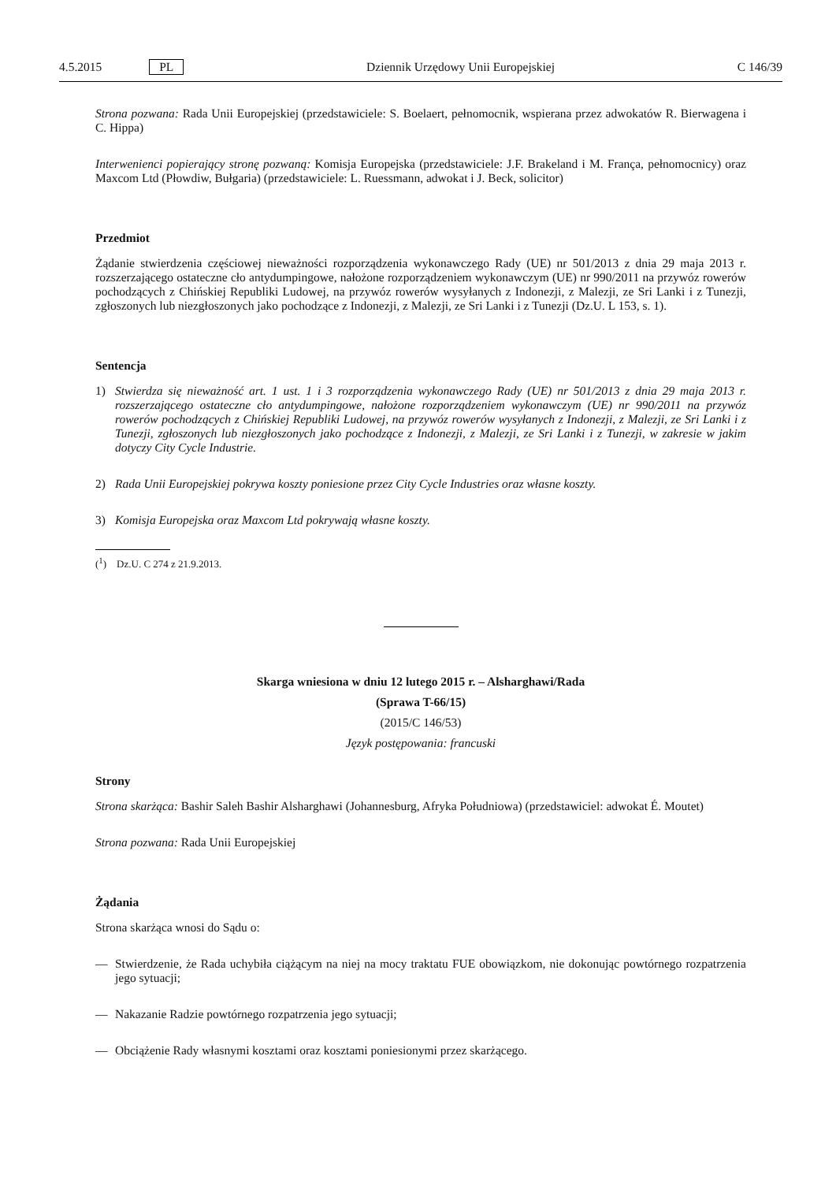4.5.2015 PL Dziennik Urzędowy Unii Europejskiej C 146/39
Strona pozwana: Rada Unii Europejskiej (przedstawiciele: S. Boelaert, pełnomocnik, wspierana przez adwokatów R. Bierwagena i C. Hippa)
Interwenienci popierający stronę pozwaną: Komisja Europejska (przedstawiciele: J.F. Brakeland i M. França, pełnomocnicy) oraz Maxcom Ltd (Płowdiw, Bułgaria) (przedstawiciele: L. Ruessmann, adwokat i J. Beck, solicitor)
Przedmiot
Żądanie stwierdzenia częściowej nieważności rozporządzenia wykonawczego Rady (UE) nr 501/2013 z dnia 29 maja 2013 r. rozszerzającego ostateczne cło antydumpingowe, nałożone rozporządzeniem wykonawczym (UE) nr 990/2011 na przywóz rowerów pochodzących z Chińskiej Republiki Ludowej, na przywóz rowerów wysyłanych z Indonezji, z Malezji, ze Sri Lanki i z Tunezji, zgłoszonych lub niezgłoszonych jako pochodzące z Indonezji, z Malezji, ze Sri Lanki i z Tunezji (Dz.U. L 153, s. 1).
Sentencja
1) Stwierdza się nieważność art. 1 ust. 1 i 3 rozporządzenia wykonawczego Rady (UE) nr 501/2013 z dnia 29 maja 2013 r. rozszerzającego ostateczne cło antydumpingowe, nałożone rozporządzeniem wykonawczym (UE) nr 990/2011 na przywóz rowerów pochodzących z Chińskiej Republiki Ludowej, na przywóz rowerów wysyłanych z Indonezji, z Malezji, ze Sri Lanki i z Tunezji, zgłoszonych lub niezgłoszonych jako pochodzące z Indonezji, z Malezji, ze Sri Lanki i z Tunezji, w zakresie w jakim dotyczy City Cycle Industrie.
2) Rada Unii Europejskiej pokrywa koszty poniesione przez City Cycle Industries oraz własne koszty.
3) Komisja Europejska oraz Maxcom Ltd pokrywają własne koszty.
(<sup>1</sup>) Dz.U. C 274 z 21.9.2013.
Skarga wniesiona w dniu 12 lutego 2015 r. – Alsharghawi/Rada
(Sprawa T-66/15)
(2015/C 146/53)
Język postępowania: francuski
Strony
Strona skarżąca: Bashir Saleh Bashir Alsharghawi (Johannesburg, Afryka Południowa) (przedstawiciel: adwokat É. Moutet)
Strona pozwana: Rada Unii Europejskiej
Żądania
Strona skarżąca wnosi do Sądu o:
— Stwierdzenie, że Rada uchybiła ciążącym na niej na mocy traktatu FUE obowiązkom, nie dokonując powtórnego rozpatrzenia jego sytuacji;
— Nakazanie Radzie powtórnego rozpatrzenia jego sytuacji;
— Obciążenie Rady własnymi kosztami oraz kosztami poniesionymi przez skarżącego.